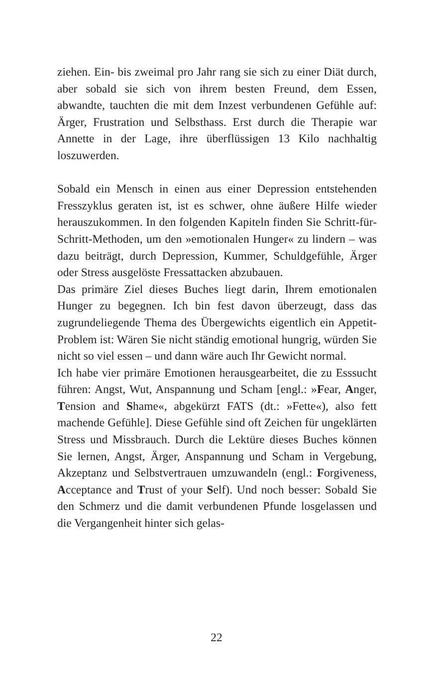ziehen. Ein- bis zweimal pro Jahr rang sie sich zu einer Diät durch, aber sobald sie sich von ihrem besten Freund, dem Essen, abwandte, tauchten die mit dem Inzest verbundenen Gefühle auf: Ärger, Frustration und Selbsthass. Erst durch die Therapie war Annette in der Lage, ihre überflüssigen 13 Kilo nachhaltig loszuwerden.
Sobald ein Mensch in einen aus einer Depression entstehenden Fresszyklus geraten ist, ist es schwer, ohne äußere Hilfe wieder herauszukommen. In den folgenden Kapiteln finden Sie Schritt-für-Schritt-Methoden, um den »emotionalen Hunger« zu lindern – was dazu beiträgt, durch Depression, Kummer, Schuldgefühle, Ärger oder Stress ausgelöste Fressattacken abzubauen.
Das primäre Ziel dieses Buches liegt darin, Ihrem emotionalen Hunger zu begegnen. Ich bin fest davon überzeugt, dass das zugrundeliegende Thema des Übergewichts eigentlich ein Appetit-Problem ist: Wären Sie nicht ständig emotional hungrig, würden Sie nicht so viel essen – und dann wäre auch Ihr Gewicht normal.
Ich habe vier primäre Emotionen herausgearbeitet, die zu Esssucht führen: Angst, Wut, Anspannung und Scham [engl.: »Fear, Anger, Tension and Shame«, abgekürzt FATS (dt.: »Fette«), also fett machende Gefühle]. Diese Gefühle sind oft Zeichen für ungeklärten Stress und Missbrauch. Durch die Lektüre dieses Buches können Sie lernen, Angst, Ärger, Anspannung und Scham in Vergebung, Akzeptanz und Selbstvertrauen umzuwandeln (engl.: Forgiveness, Acceptance and Trust of your Self). Und noch besser: Sobald Sie den Schmerz und die damit verbundenen Pfunde losgelassen und die Vergangenheit hinter sich gelas-
22